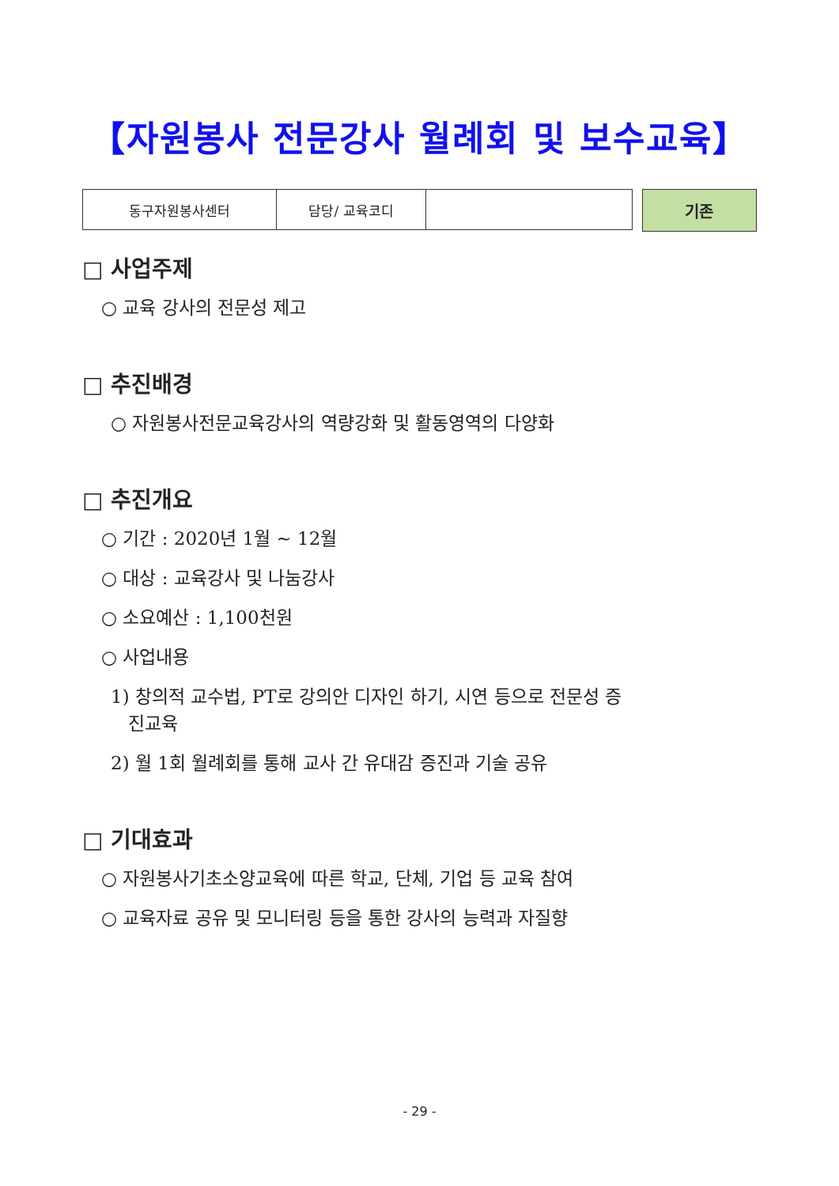【자원봉사 전문강사 월례회 및 보수교육】
| 동구자원봉사센터 | 담당/ 교육코디 | |
기존
□ 사업주제
○ 교육 강사의 전문성 제고
□ 추진배경
○ 자원봉사전문교육강사의 역량강화 및 활동영역의 다양화
□ 추진개요
○ 기간 : 2020년 1월 ~ 12월
○ 대상 : 교육강사 및 나눔강사
○ 소요예산 : 1,100천원
○ 사업내용
1) 창의적 교수법, PT로 강의안 디자인 하기, 시연 등으로 전문성 증
진교육
2) 월 1회 월례회를 통해 교사 간 유대감 증진과 기술 공유
□ 기대효과
○ 자원봉사기초소양교육에 따른 학교, 단체, 기업 등 교육 참여
○ 교육자료 공유 및 모니터링 등을 통한 강사의 능력과 자질향
- 29 -